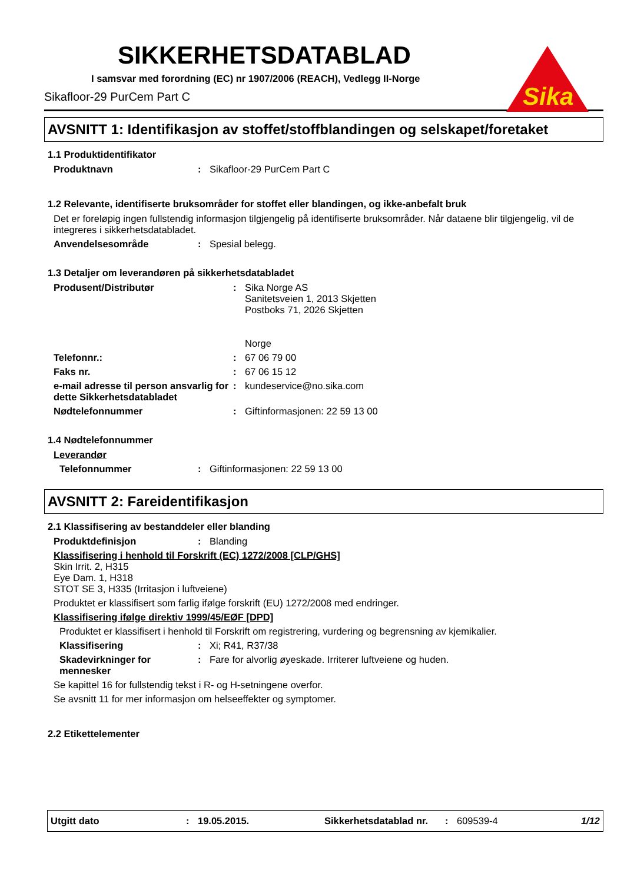Sika
SIKKERHETSDATABLAD
I samsvar med forordning (EC) nr 1907/2006 (REACH), Vedlegg II-Norge
Sikafloor-29 PurCem Part C
AVSNITT 1: Identifikasjon av stoffet/stoffblandingen og selskapet/foretaket
1.1 Produktidentifikator
Produktnavn: Sikafloor-29 PurCem Part C
1.2 Relevante, identifiserte bruksområder for stoffet eller blandingen, og ikke-anbefalt bruk
Det er foreløpig ingen fullstendig informasjon tilgjengelig på identifiserte bruksområder. Når dataene blir tilgjengelig, vil de integreres i sikkerhetsdatabladet.
Anvendelsesområde: Spesial belegg.
1.3 Detaljer om leverandøren på sikkerhetsdatabladet
Produsent/Distributør: Sika Norge AS
Sanitetsveien 1, 2013 Skjetten
Postboks 71, 2026 Skjetten
Norge
Telefonnr.:: 67 06 79 00
Faks nr.: 67 06 15 12
e-mail adresse til person ansvarlig for dette Sikkerhetsdatabladet: kundeservice@no.sika.com
Nødtelefonnummer: Giftinformasjonen: 22 59 13 00
1.4 Nødtelefonnummer
Leverandør
Telefonnummer: Giftinformasjonen: 22 59 13 00
AVSNITT 2: Fareidentifikasjon
2.1 Klassifisering av bestanddeler eller blanding
Produktdefinisjon: Blanding
Klassifisering i henhold til Forskrift (EC) 1272/2008 [CLP/GHS]
Skin Irrit. 2, H315
Eye Dam. 1, H318
STOT SE 3, H335 (Irritasjon i luftveiene)
Produktet er klassifisert som farlig ifølge forskrift (EU) 1272/2008 med endringer.
Klassifisering ifølge direktiv 1999/45/EØF [DPD]
Produktet er klassifisert i henhold til Forskrift om registrering, vurdering og begrensning av kjemikalier.
Klassifisering: Xi; R41, R37/38
Skadevirkninger for mennesker: Fare for alvorlig øyeskade. Irriterer luftveiene og huden.
Se kapittel 16 for fullstendig tekst i R- og H-setningene overfor.
Se avsnitt 11 for mer informasjon om helseeffekter og symptomer.
2.2 Etikettelementer
Utgitt dato: 19.05.2015. Sikkerhetsdatablad nr.: 609539-4 1/12